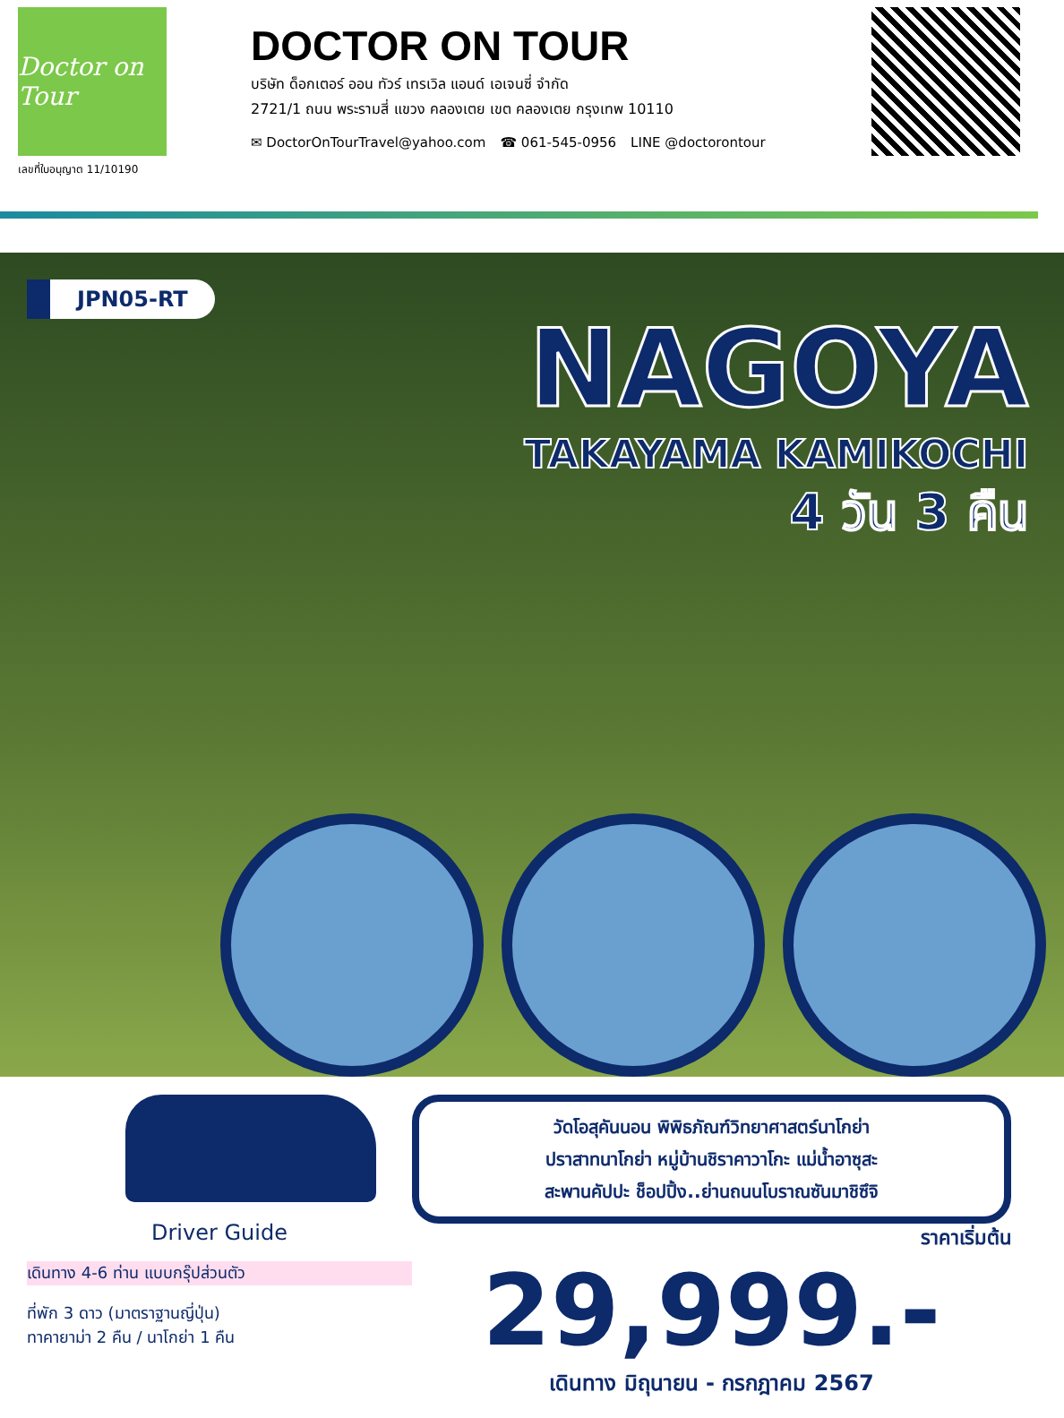Doctor on Tour
เลขที่ใบอนุญาต 11/10190
DOCTOR ON TOUR
บริษัท ด็อกเตอร์ ออน ทัวร์ เทรเวิล แอนด์ เอเจนซี่ จำกัด
2721/1 ถนน พระรามสี่ แขวง คลองเตย เขต คลองเตย กรุงเทพ 10110
✉ DoctorOnTourTravel@yahoo.com ☎ 061-545-0956 LINE @doctorontour
JPN05-RT
NAGOYA
TAKAYAMA KAMIKOCHI
4 วัน 3 คืน
Driver Guide
เดินทาง 4-6 ท่าน แบบกรุ๊ปส่วนตัว
ที่พัก 3 ดาว (มาตราฐานญี่ปุ่น)
ทาคายาม่า 2 คืน / นาโกย่า 1 คืน
วัดโอสุคันนอน พิพิธภัณฑ์วิทยาศาสตร์นาโกย่า
ปราสาทนาโกย่า หมู่บ้านชิราคาวาโกะ แม่น้ำอาซุสะ
สะพานคัปปะ ช็อปปิ้ง..ย่านถนนโบราณซันมาชิซึจิ
ราคาเริ่มต้น
29,999.-
เดินทาง มิถุนายน - กรกฎาคม 2567